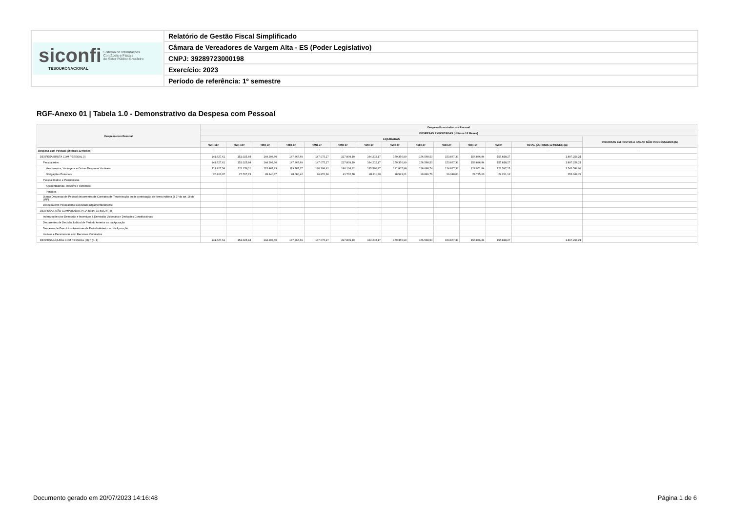| siconfi Sistema de Informações Contábeis e Fiscais do Setor Público Brasileiro TESOURONACIONAL | Relatório de Gestão Fiscal Simplificado |
| | Câmara de Vereadores de Vargem Alta - ES (Poder Legislativo) |
| | CNPJ: 39289723000198 |
| | Exercício: 2023 |
| | Período de referência: 1º semestre |
RGF-Anexo 01 | Tabela 1.0 - Demonstrativo da Despesa com Pessoal
| Despesa com Pessoal | Despesa Executada com Pessoal | | | | | | | | | | | | | |
| --- | --- | --- | --- | --- | --- | --- | --- | --- | --- | --- | --- | --- | --- | --- |
| | DESPESAS EXECUTADAS (Últimos 12 Meses) | | | | | | | | | | | | | |
| | LIQUIDADAS | | | | | | | | | | | | | INSCRITAS EM RESTOS A PAGAR NÃO PROCESSADOS (b) |
| | <MR-11> | <MR-10> | <MR-9> | <MR-8> | <MR-7> | <MR-6> | <MR-5> | <MR-4> | <MR-3> | <MR-2> | <MR-1> | <MR> | TOTAL (ÚLTIMOS 12 MESES) (a) | |
| Despesa com Pessoal (Últimos 12 Meses) | - | - | - | - | - | - | - | - | - | - | - | - | - | - |
| DESPESA BRUTA COM PESSOAL (I) | 141.627,61 | 151.025,84 | 144.208,60 | 147.867,69 | 147.075,27 | 227.809,10 | 164.202,17 | 150.350,99 | 156.568,50 | 153.867,33 | 156.836,84 | 155.818,27 | 1.897.258,21 | |
| Pessoal Ativo | 141.627,61 | 151.025,84 | 144.208,60 | 147.867,69 | 147.075,27 | 227.809,10 | 164.202,17 | 150.350,99 | 156.568,50 | 153.867,33 | 156.836,84 | 155.818,27 | 1.897.258,21 | |
| Vencimentos, Vantagens e Outras Despesas Variáveis | 114.827,54 | 123.258,11 | 115.867,93 | 119.787,27 | 120.198,91 | 186.106,32 | 135.590,87 | 121.807,98 | 126.668,74 | 124.827,33 | 128.051,84 | 126.597,15 | 1.543.589,99 | |
| Obrigações Patronais | 26.800,07 | 27.767,73 | 28.340,67 | 28.080,42 | 26.876,36 | 41.702,78 | 28.611,30 | 28.543,01 | 29.899,76 | 29.040,00 | 28.785,00 | 29.221,12 | 353.668,22 | |
| Pessoal Inativo e Pensionistas | | | | | | | | | | | | | | |
| Aposentadorias, Reserva e Reformas | | | | | | | | | | | | | | |
| Pensões | | | | | | | | | | | | | | |
| Outras Despesas de Pessoal decorrentes de Contratos de Terceirização ou de contratação de forma indireta (§ 1º do art. 18 da LRF) | | | | | | | | | | | | | | |
| Despesa com Pessoal não Executada Orçamentariamente | | | | | | | | | | | | | | |
| DESPESAS NÃO COMPUTADAS (§ 1º do art. 19 da LRF) (II) | | | | | | | | | | | | | | |
| Indenizações por Demissão e Incentivos à Demissão Voluntária e Deduções Constitucionais | | | | | | | | | | | | | | |
| Decorrentes de Decisão Judicial de Período Anterior ao da Apuração | | | | | | | | | | | | | | |
| Despesas de Exercícios Anteriores de Período Anterior ao da Apuração | | | | | | | | | | | | | | |
| Inativos e Pensionistas com Recursos Vinculados | | | | | | | | | | | | | | |
| DESPESA LÍQUIDA COM PESSOAL (III) = (I - II) | 141.627,61 | 151.025,84 | 144.208,60 | 147.867,69 | 147.075,27 | 227.809,10 | 164.202,17 | 150.350,99 | 156.568,50 | 153.867,33 | 156.836,84 | 155.818,27 | 1.897.258,21 | |
Documento gerado em 20/07/2023 14:16:48
Página 1 de 6